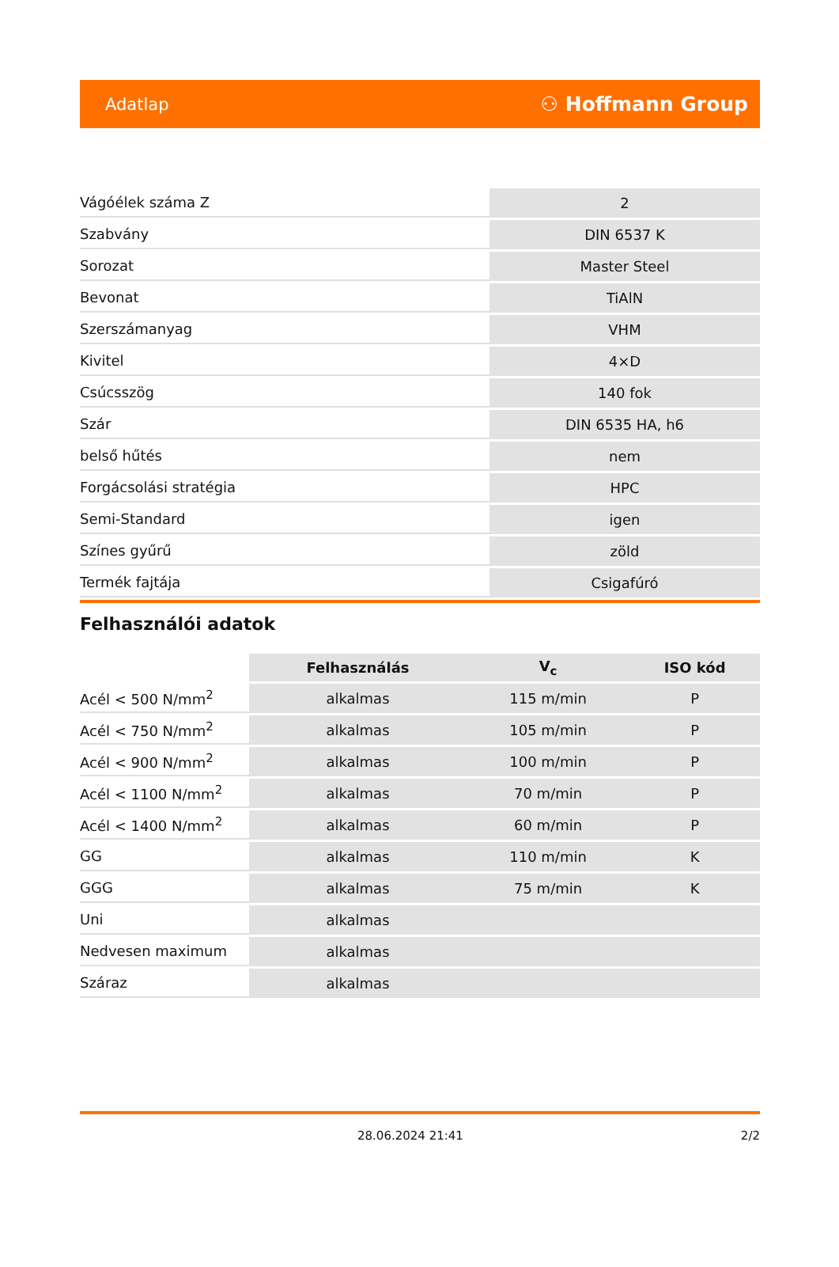Adatlap ⚇ Hoffmann Group
| Vágóélek száma Z | 2 |
| Szabvány | DIN 6537 K |
| Sorozat | Master Steel |
| Bevonat | TiAlN |
| Szerszámanyag | VHM |
| Kivitel | 4×D |
| Csúcsszög | 140 fok |
| Szár | DIN 6535 HA, h6 |
| belső hűtés | nem |
| Forgácsolási stratégia | HPC |
| Semi-Standard | igen |
| Színes gyűrű | zöld |
| Termék fajtája | Csigafúró |
Felhasználói adatok
| | Felhasználás | V<sub>c</sub> | ISO kód |
| --- | --- | --- | --- |
| Acél < 500 N/mm<sup>2</sup> | alkalmas | 115 m/min | P |
| Acél < 750 N/mm<sup>2</sup> | alkalmas | 105 m/min | P |
| Acél < 900 N/mm<sup>2</sup> | alkalmas | 100 m/min | P |
| Acél < 1100 N/mm<sup>2</sup> | alkalmas | 70 m/min | P |
| Acél < 1400 N/mm<sup>2</sup> | alkalmas | 60 m/min | P |
| GG | alkalmas | 110 m/min | K |
| GGG | alkalmas | 75 m/min | K |
| Uni | alkalmas | | |
| Nedvesen maximum | alkalmas | | |
| Száraz | alkalmas | | |
28.06.2024 21:41 2/2